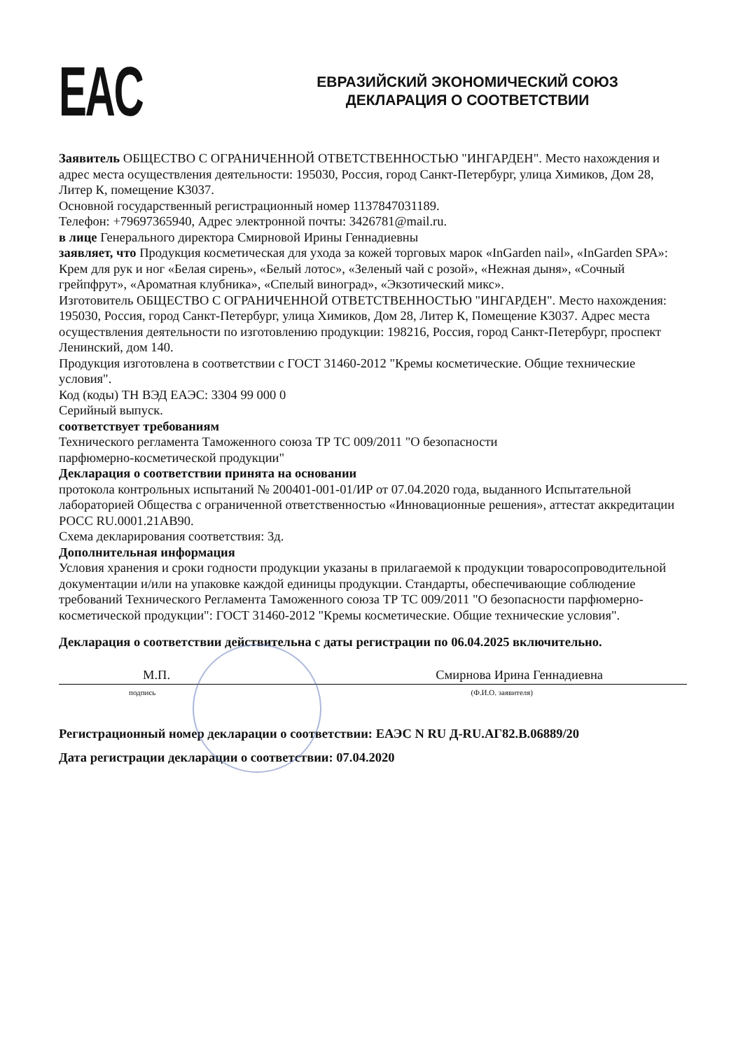EAC
ЕВРАЗИЙСКИЙ ЭКОНОМИЧЕСКИЙ СОЮЗ
ДЕКЛАРАЦИЯ О СООТВЕТСТВИИ
Заявитель ОБЩЕСТВО С ОГРАНИЧЕННОЙ ОТВЕТСТВЕННОСТЬЮ "ИНГАРДЕН". Место нахождения и адрес места осуществления деятельности: 195030, Россия, город Санкт-Петербург, улица Химиков, Дом 28, Литер К, помещение К3037.
Основной государственный регистрационный номер 1137847031189.
Телефон: +79697365940, Адрес электронной почты: 3426781@mail.ru.
в лице Генерального директора Смирновой Ирины Геннадиевны
заявляет, что Продукция косметическая для ухода за кожей торговых марок «InGarden nail», «InGarden SPA»: Крем для рук и ног «Белая сирень», «Белый лотос», «Зеленый чай с розой», «Нежная дыня», «Сочный грейпфрут», «Ароматная клубника», «Спелый виноград», «Экзотический микс».
Изготовитель ОБЩЕСТВО С ОГРАНИЧЕННОЙ ОТВЕТСТВЕННОСТЬЮ "ИНГАРДЕН". Место нахождения: 195030, Россия, город Санкт-Петербург, улица Химиков, Дом 28, Литер К, Помещение К3037. Адрес места осуществления деятельности по изготовлению продукции: 198216, Россия, город Санкт-Петербург, проспект Ленинский, дом 140.
Продукция изготовлена в соответствии с ГОСТ 31460-2012 "Кремы косметические. Общие технические условия".
Код (коды) ТН ВЭД ЕАЭС: 3304 99 000 0
Серийный выпуск.
соответствует требованиям
Технического регламента Таможенного союза ТР ТС 009/2011 "О безопасности
парфюмерно-косметической продукции"
Декларация о соответствии принята на основании
протокола контрольных испытаний № 200401-001-01/ИР от 07.04.2020 года, выданного Испытательной лабораторией Общества с ограниченной ответственностью «Инновационные решения», аттестат аккредитации РОСС RU.0001.21АВ90.
Схема декларирования соответствия: 3д.
Дополнительная информация
Условия хранения и сроки годности продукции указаны в прилагаемой к продукции товаросопроводительной документации и/или на упаковке каждой единицы продукции. Стандарты, обеспечивающие соблюдение требований Технического Регламента Таможенного союза ТР ТС 009/2011 "О безопасности парфюмерно-косметической продукции": ГОСТ 31460-2012 "Кремы косметические. Общие технические условия".
Декларация о соответствии действительна с даты регистрации по 06.04.2025 включительно.
М.П. Смирнова Ирина Геннадиевна
подпись (Ф.И.О. заявителя)
Регистрационный номер декларации о соответствии: ЕАЭС N RU Д-RU.АГ82.В.06889/20
Дата регистрации декларации о соответствии: 07.04.2020